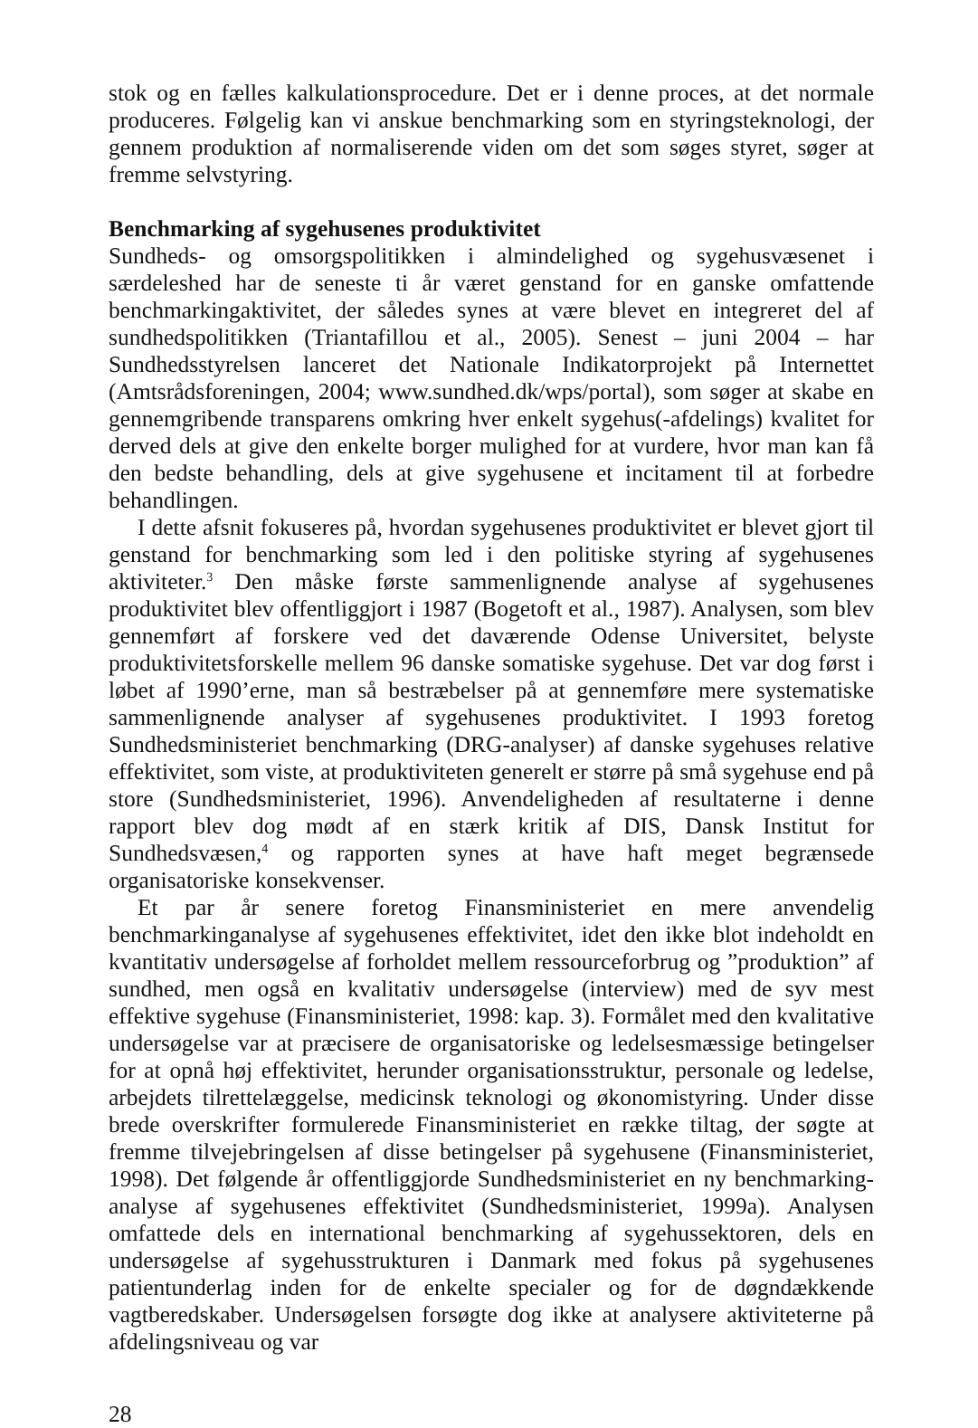stok og en fælles kalkulationsprocedure. Det er i denne proces, at det normale produceres. Følgelig kan vi anskue benchmarking som en styringsteknologi, der gennem produktion af normaliserende viden om det som søges styret, søger at fremme selvstyring.
Benchmarking af sygehusenes produktivitet
Sundheds- og omsorgspolitikken i almindelighed og sygehusvæsenet i særdeleshed har de seneste ti år været genstand for en ganske omfattende benchmarkingaktivitet, der således synes at være blevet en integreret del af sundhedspolitikken (Triantafillou et al., 2005). Senest – juni 2004 – har Sundhedsstyrelsen lanceret det Nationale Indikatorprojekt på Internettet (Amtsrådsforeningen, 2004; www.sundhed.dk/wps/portal), som søger at skabe en gennemgribende transparens omkring hver enkelt sygehus(-afdelings) kvalitet for derved dels at give den enkelte borger mulighed for at vurdere, hvor man kan få den bedste behandling, dels at give sygehusene et incitament til at forbedre behandlingen.
I dette afsnit fokuseres på, hvordan sygehusenes produktivitet er blevet gjort til genstand for benchmarking som led i den politiske styring af sygehusenes aktiviteter.<sup>3</sup> Den måske første sammenlignende analyse af sygehusenes produktivitet blev offentliggjort i 1987 (Bogetoft et al., 1987). Analysen, som blev gennemført af forskere ved det daværende Odense Universitet, belyste produktivitetsforskelle mellem 96 danske somatiske sygehuse. Det var dog først i løbet af 1990’erne, man så bestræbelser på at gennemføre mere systematiske sammenlignende analyser af sygehusenes produktivitet. I 1993 foretog Sundhedsministeriet benchmarking (DRG-analyser) af danske sygehuses relative effektivitet, som viste, at produktiviteten generelt er større på små sygehuse end på store (Sundhedsministeriet, 1996). Anvendeligheden af resultaterne i denne rapport blev dog mødt af en stærk kritik af DIS, Dansk Institut for Sundhedsvæsen,<sup>4</sup> og rapporten synes at have haft meget begrænsede organisatoriske konsekvenser.
Et par år senere foretog Finansministeriet en mere anvendelig benchmarkinganalyse af sygehusenes effektivitet, idet den ikke blot indeholdt en kvantitativ undersøgelse af forholdet mellem ressourceforbrug og ”produktion” af sundhed, men også en kvalitativ undersøgelse (interview) med de syv mest effektive sygehuse (Finansministeriet, 1998: kap. 3). Formålet med den kvalitative undersøgelse var at præcisere de organisatoriske og ledelsesmæssige betingelser for at opnå høj effektivitet, herunder organisationsstruktur, personale og ledelse, arbejdets tilrettelæggelse, medicinsk teknologi og økonomistyring. Under disse brede overskrifter formulerede Finansministeriet en række tiltag, der søgte at fremme tilvejebringelsen af disse betingelser på sygehusene (Finansministeriet, 1998). Det følgende år offentliggjorde Sundhedsministeriet en ny benchmarking-analyse af sygehusenes effektivitet (Sundhedsministeriet, 1999a). Analysen omfattede dels en international benchmarking af sygehussektoren, dels en undersøgelse af sygehusstrukturen i Danmark med fokus på sygehusenes patientunderlag inden for de enkelte specialer og for de døgndækkende vagtberedskaber. Undersøgelsen forsøgte dog ikke at analysere aktiviteterne på afdelingsniveau og var
28